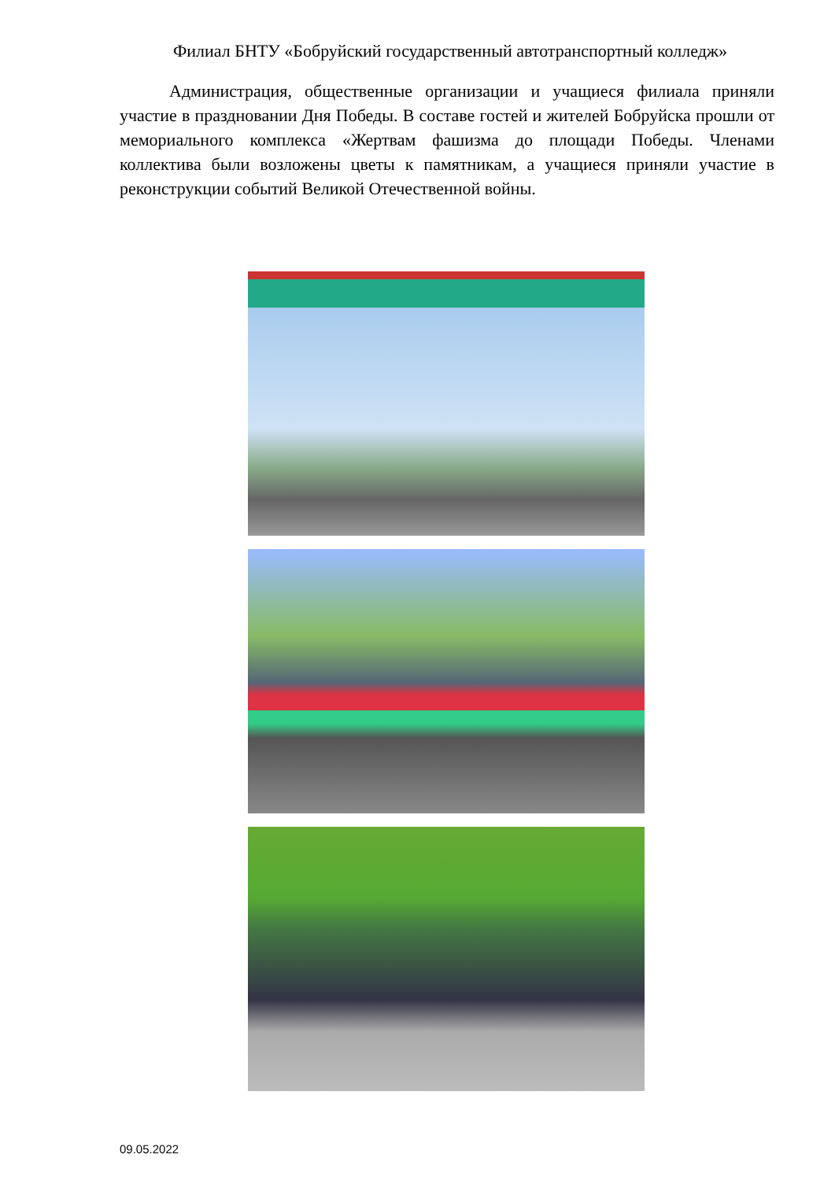Филиал БНТУ «Бобруйский государственный автотранспортный колледж»
Администрация, общественные организации и учащиеся филиала приняли участие в праздновании Дня Победы. В составе гостей и жителей Бобруйска прошли от мемориального комплекса «Жертвам фашизма до площади Победы. Членами коллектива были возложены цветы к памятникам, а учащиеся приняли участие в реконструкции событий Великой Отечественной войны.
09.05.2022